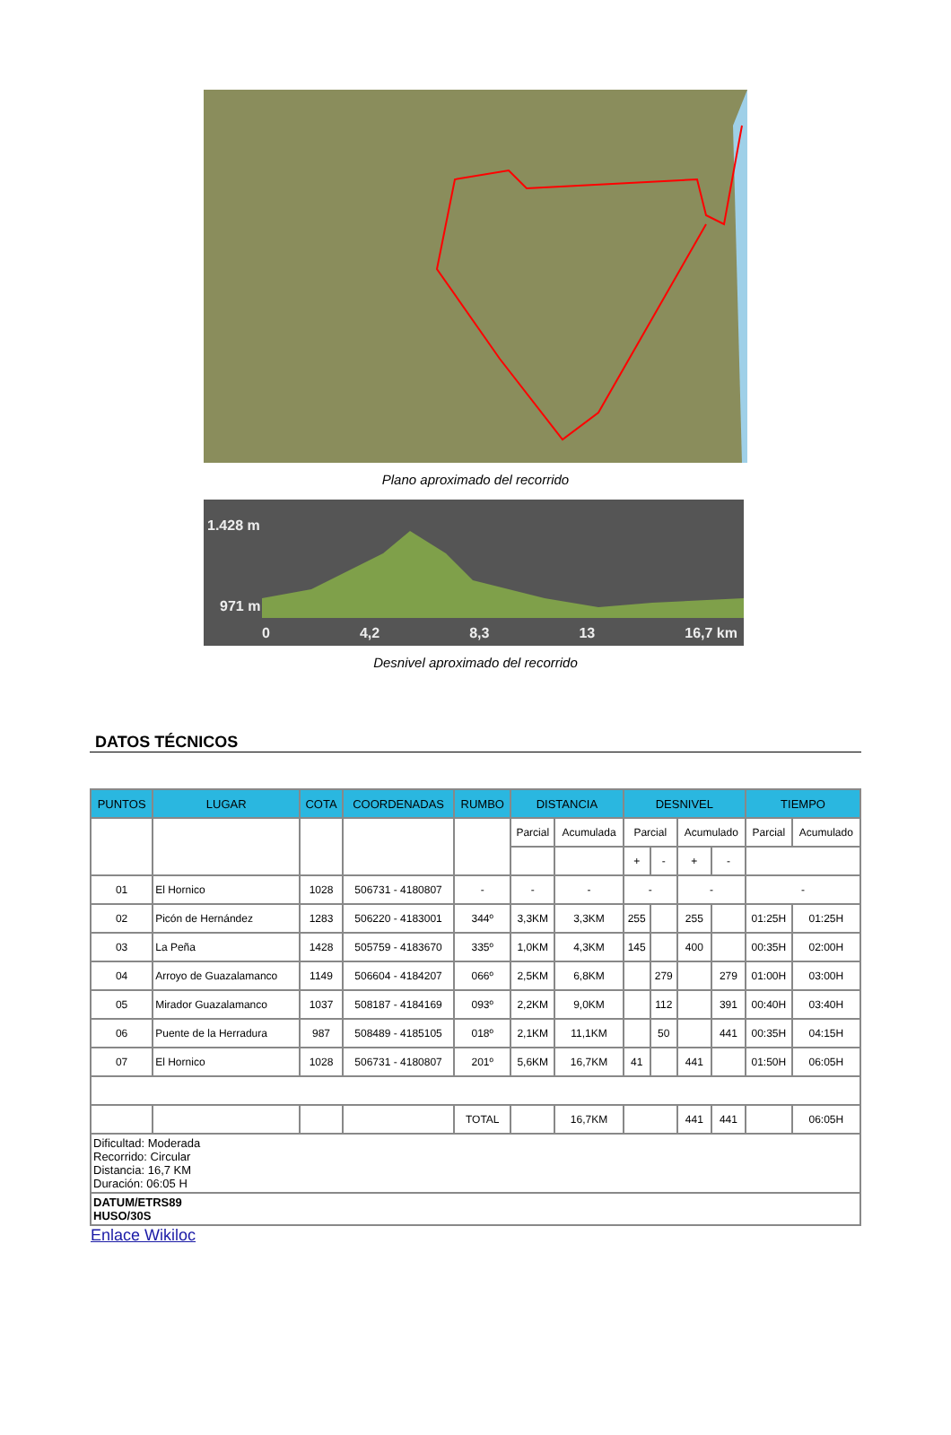Plano aproximado del recorrido
1.428 m
971 m
0 4,2 8,3 13 16,7 km
Desnivel aproximado del recorrido
DATOS TÉCNICOS
| PUNTOS | LUGAR | COTA | COORDENADAS | RUMBO | DISTANCIA | | DESNIVEL | | | | TIEMPO | |
| --- | --- | --- | --- | --- | --- | --- | --- | --- | --- | --- | --- | --- |
| | | | | | Parcial | Acumulada | Parcial | | Acumulado | | Parcial | Acumulado |
| | | | | | | | + | - | + | - | | |
| 01 | El Hornico | 1028 | 506731 - 4180807 | - | - | - | - | | - | | - | |
| 02 | Picón de Hernández | 1283 | 506220 - 4183001 | 344º | 3,3KM | 3,3KM | 255 | | 255 | | 01:25H | 01:25H |
| 03 | La Peña | 1428 | 505759 - 4183670 | 335º | 1,0KM | 4,3KM | 145 | | 400 | | 00:35H | 02:00H |
| 04 | Arroyo de Guazalamanco | 1149 | 506604 - 4184207 | 066º | 2,5KM | 6,8KM | | 279 | | 279 | 01:00H | 03:00H |
| 05 | Mirador Guazalamanco | 1037 | 508187 - 4184169 | 093º | 2,2KM | 9,0KM | | 112 | | 391 | 00:40H | 03:40H |
| 06 | Puente de la Herradura | 987 | 508489 - 4185105 | 018º | 2,1KM | 11,1KM | | 50 | | 441 | 00:35H | 04:15H |
| 07 | El Hornico | 1028 | 506731 - 4180807 | 201º | 5,6KM | 16,7KM | 41 | | 441 | | 01:50H | 06:05H |
| | | | | TOTAL | | 16,7KM | | | 441 | 441 | | 06:05H |
| Dificultad: Moderada Recorrido: Circular Distancia: 16,7 KM Duración: 06:05 H | | | | | | | | | | | | |
| DATUM/ETRS89 HUSO/30S | | | | | | | | | | | | |
Enlace Wikiloc